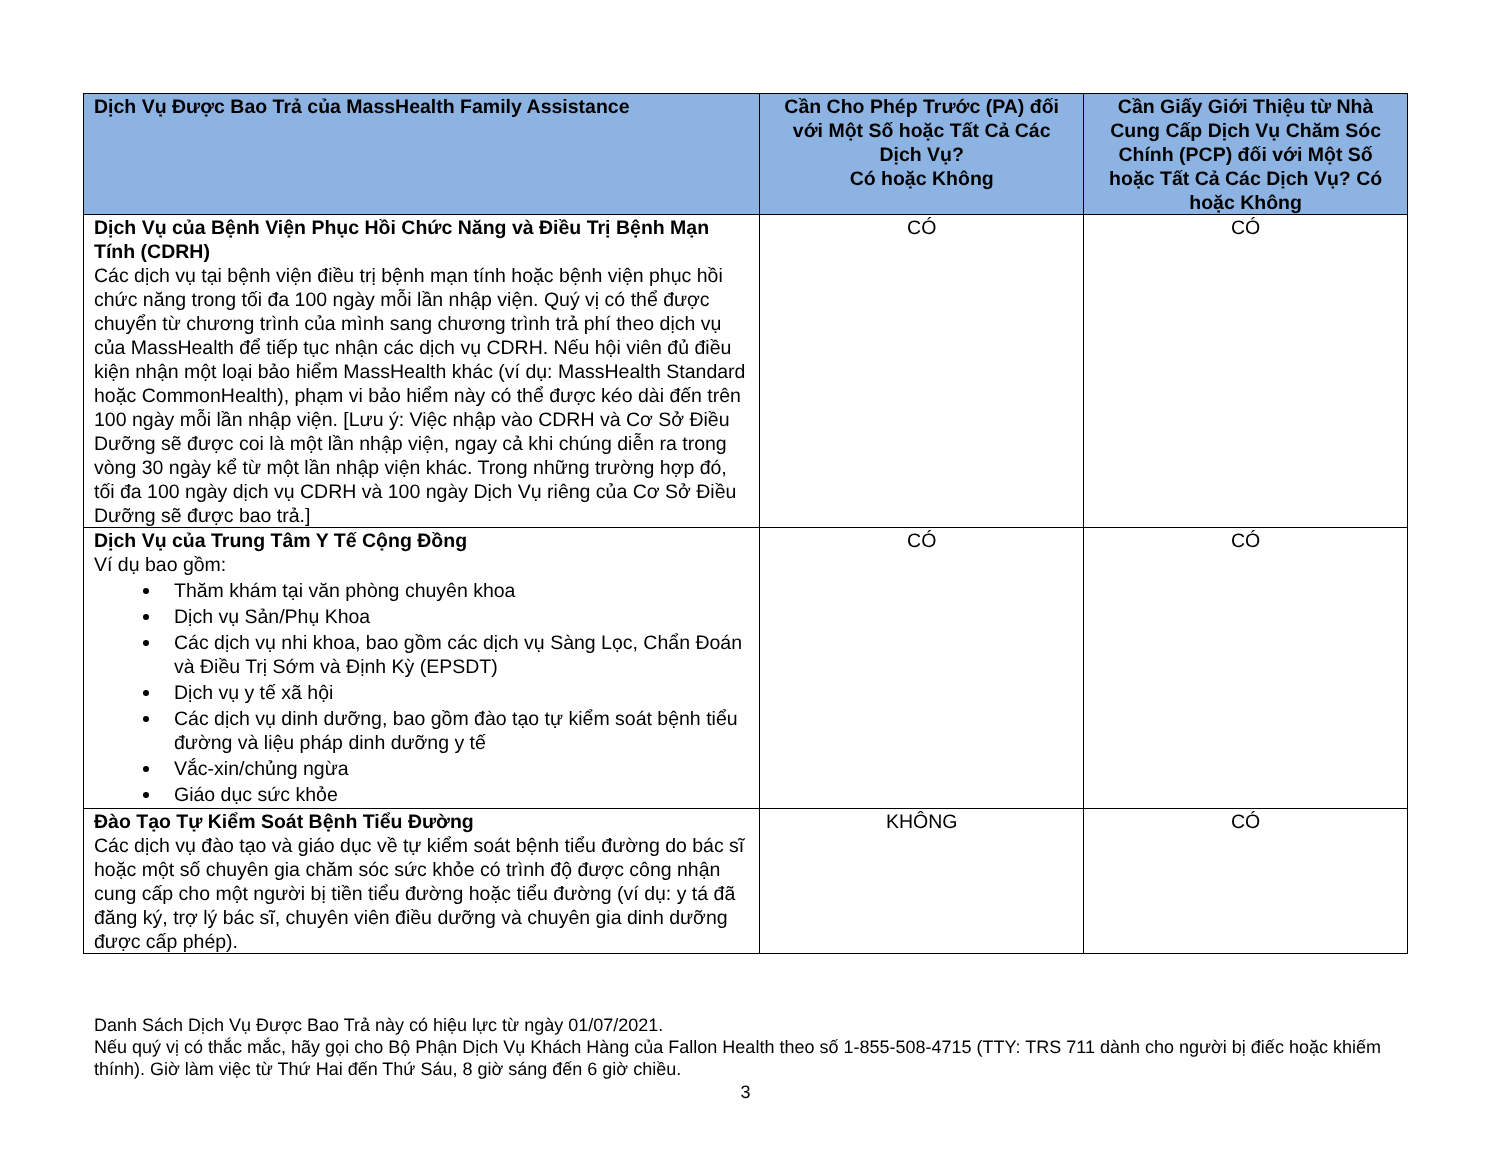| Dịch Vụ Được Bao Trả của MassHealth Family Assistance | Cần Cho Phép Trước (PA) đối với Một Số hoặc Tất Cả Các Dịch Vụ? Có hoặc Không | Cần Giấy Giới Thiệu từ Nhà Cung Cấp Dịch Vụ Chăm Sóc Chính (PCP) đối với Một Số hoặc Tất Cả Các Dịch Vụ? Có hoặc Không |
| --- | --- | --- |
| Dịch Vụ của Bệnh Viện Phục Hồi Chức Năng và Điều Trị Bệnh Mạn Tính (CDRH) Các dịch vụ tại bệnh viện điều trị bệnh mạn tính hoặc bệnh viện phục hồi chức năng trong tối đa 100 ngày mỗi lần nhập viện. Quý vị có thể được chuyển từ chương trình của mình sang chương trình trả phí theo dịch vụ của MassHealth để tiếp tục nhận các dịch vụ CDRH. Nếu hội viên đủ điều kiện nhận một loại bảo hiểm MassHealth khác (ví dụ: MassHealth Standard hoặc CommonHealth), phạm vi bảo hiểm này có thể được kéo dài đến trên 100 ngày mỗi lần nhập viện. [Lưu ý: Việc nhập vào CDRH và Cơ Sở Điều Dưỡng sẽ được coi là một lần nhập viện, ngay cả khi chúng diễn ra trong vòng 30 ngày kể từ một lần nhập viện khác. Trong những trường hợp đó, tối đa 100 ngày dịch vụ CDRH và 100 ngày Dịch Vụ riêng của Cơ Sở Điều Dưỡng sẽ được bao trả.] | CÓ | CÓ |
| Dịch Vụ của Trung Tâm Y Tế Cộng Đồng Ví dụ bao gồm: Thăm khám tại văn phòng chuyên khoa Dịch vụ Sản/Phụ Khoa Các dịch vụ nhi khoa, bao gồm các dịch vụ Sàng Lọc, Chẩn Đoán và Điều Trị Sớm và Định Kỳ (EPSDT) Dịch vụ y tế xã hội Các dịch vụ dinh dưỡng, bao gồm đào tạo tự kiểm soát bệnh tiểu đường và liệu pháp dinh dưỡng y tế Vắc-xin/chủng ngừa Giáo dục sức khỏe | CÓ | CÓ |
| Đào Tạo Tự Kiểm Soát Bệnh Tiểu Đường Các dịch vụ đào tạo và giáo dục về tự kiểm soát bệnh tiểu đường do bác sĩ hoặc một số chuyên gia chăm sóc sức khỏe có trình độ được công nhận cung cấp cho một người bị tiền tiểu đường hoặc tiểu đường (ví dụ: y tá đã đăng ký, trợ lý bác sĩ, chuyên viên điều dưỡng và chuyên gia dinh dưỡng được cấp phép). | KHÔNG | CÓ |
Danh Sách Dịch Vụ Được Bao Trả này có hiệu lực từ ngày 01/07/2021.
Nếu quý vị có thắc mắc, hãy gọi cho Bộ Phận Dịch Vụ Khách Hàng của Fallon Health theo số 1-855-508-4715 (TTY: TRS 711 dành cho người bị điếc hoặc khiếm thính). Giờ làm việc từ Thứ Hai đến Thứ Sáu, 8 giờ sáng đến 6 giờ chiều.
3